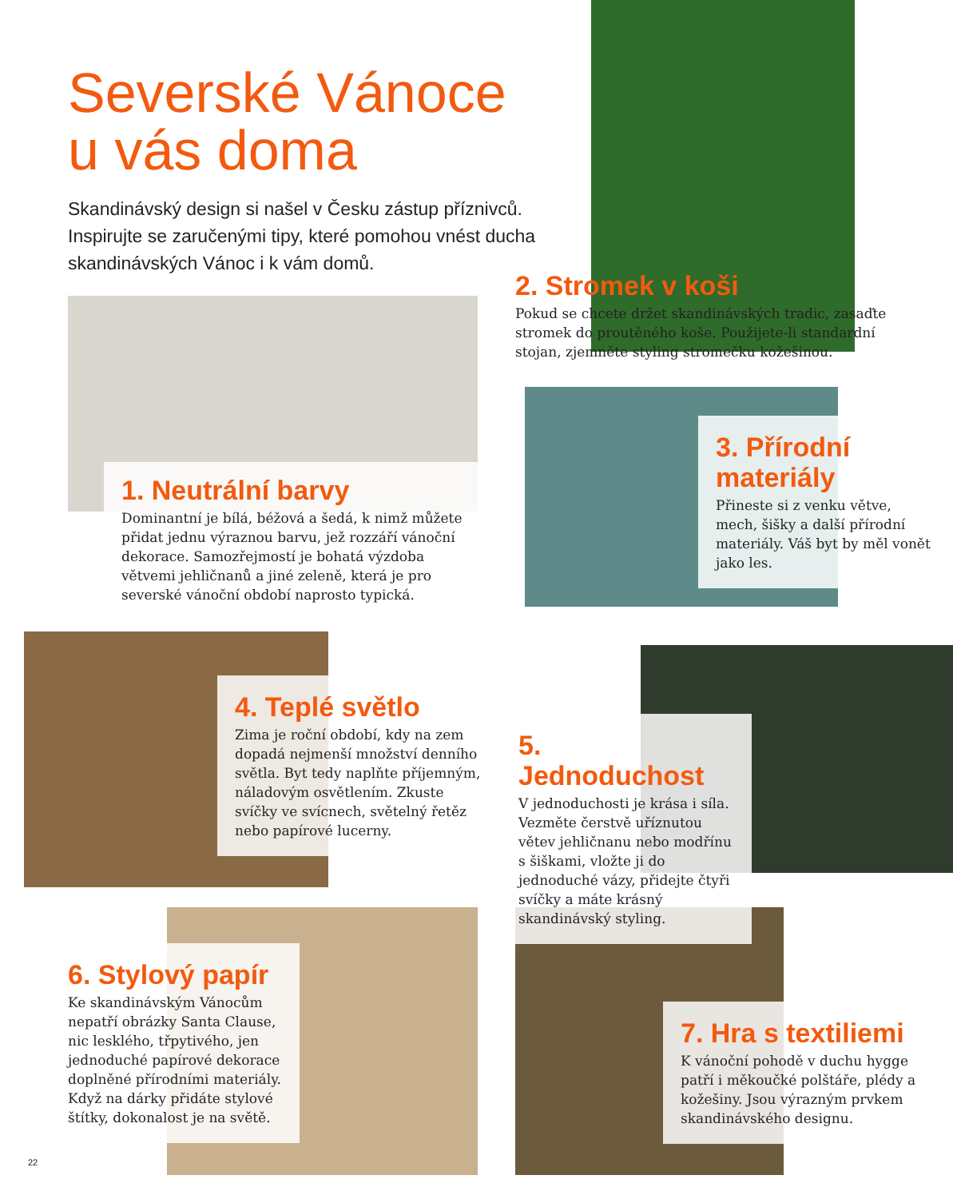Severské Vánoce
u vás doma
Skandinávský design si našel v Česku zástup příznivců. Inspirujte se zaručenými tipy, které pomohou vnést ducha skandinávských Vánoc i k vám domů.
2. Stromek v koši
Pokud se chcete držet skandinávských tradic, zasaďte stromek do proutěného koše. Použijete-li standardní stojan, zjemněte styling stromečku kožešinou.
1. Neutrální barvy
Dominantní je bílá, béžová a šedá, k nimž můžete přidat jednu výraznou barvu, jež rozzáří vánoční dekorace. Samozřejmostí je bohatá výzdoba větvemi jehličnanů a jiné zeleně, která je pro severské vánoční období naprosto typická.
3. Přírodní materiály
Přineste si z venku větve, mech, šišky a další přírodní materiály. Váš byt by měl vonět jako les.
4. Teplé světlo
Zima je roční období, kdy na zem dopadá nejmenší množství denního světla. Byt tedy naplňte příjemným, náladovým osvětlením. Zkuste svíčky ve svícnech, světelný řetěz nebo papírové lucerny.
5. Jednoduchost
V jednoduchosti je krása i síla. Vezměte čerstvě uříznutou větev jehličnanu nebo modřínu s šiškami, vložte ji do jednoduché vázy, přidejte čtyři svíčky a máte krásný skandinávský styling.
6. Stylový papír
Ke skandinávským Vánocům nepatří obrázky Santa Clause, nic lesklého, třpytivého, jen jednoduché papírové dekorace doplněné přírodními materiály. Když na dárky přidáte stylové štítky, dokonalost je na světě.
7. Hra s textiliemi
K vánoční pohodě v duchu hygge patří i měkoučké polštáře, plédy a kožešiny. Jsou výrazným prvkem skandinávského designu.
22